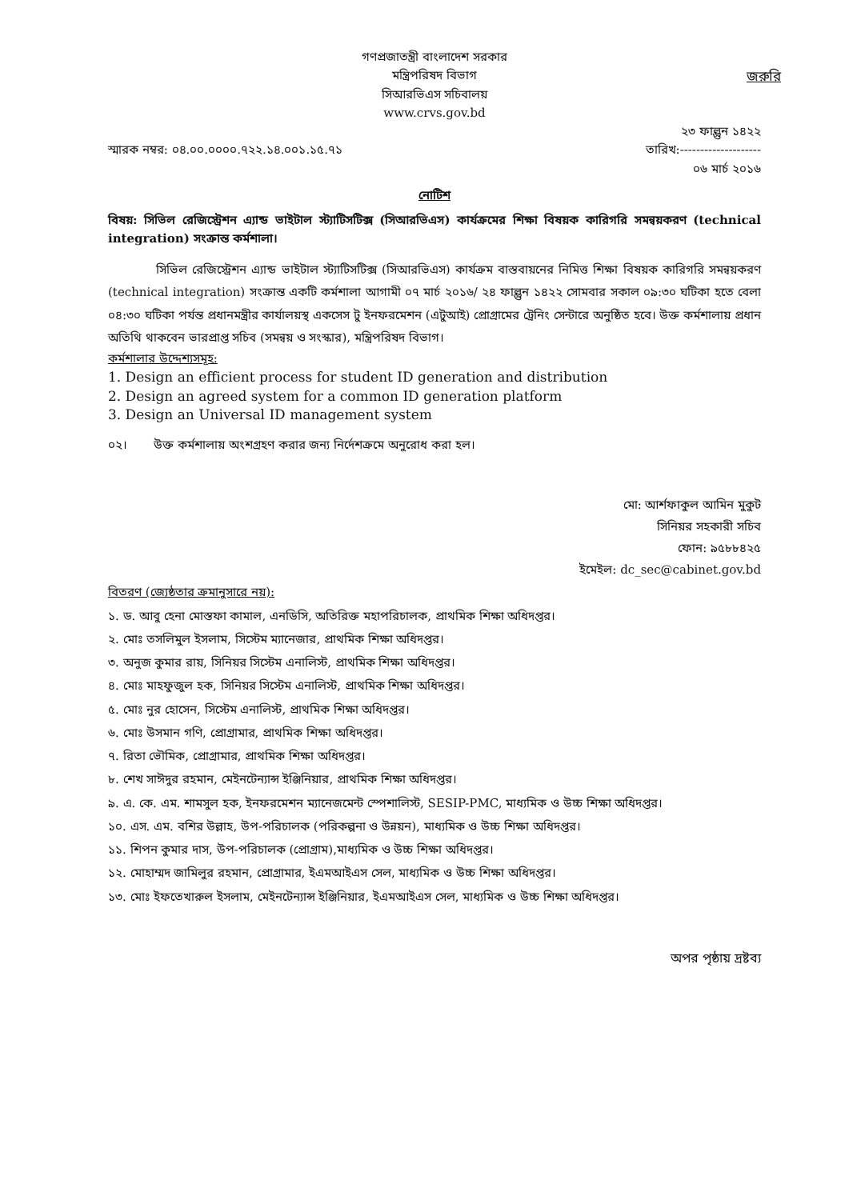গণপ্রজাতন্ত্রী বাংলাদেশ সরকার
মন্ত্রিপরিষদ বিভাগ
সিআরভিএস সচিবালয়
www.crvs.gov.bd
জরুরি
২৩ ফাল্গুন ১৪২২
স্মারক নম্বর: ০৪.০০.০০০০.৭২২.১৪.০০১.১৫.৭১ তারিখ:--------------------
০৬ মার্চ ২০১৬
নোটিশ
বিষয়: সিভিল রেজিস্ট্রেশন এ্যান্ড ভাইটাল স্ট্যাটিসটিক্স (সিআরভিএস) কার্যক্রমের শিক্ষা বিষয়ক কারিগরি সমন্বয়করণ (technical integration) সংক্রান্ত কর্মশালা।
সিভিল রেজিস্ট্রেশন এ্যান্ড ভাইটাল স্ট্যাটিসটিক্স (সিআরভিএস) কার্যক্রম বাস্তবায়নের নিমিত্ত শিক্ষা বিষয়ক কারিগরি সমন্বয়করণ (technical integration) সংক্রান্ত একটি কর্মশালা আগামী ০৭ মার্চ ২০১৬/ ২৪ ফাল্গুন ১৪২২ সোমবার সকাল ০৯:৩০ ঘটিকা হতে বেলা ০৪:৩০ ঘটিকা পর্যন্ত প্রধানমন্ত্রীর কার্যালয়স্থ একসেস টু ইনফরমেশন (এটুআই) প্রোগ্রামের ট্রেনিং সেন্টারে অনুষ্ঠিত হবে। উক্ত কর্মশালায় প্রধান অতিথি থাকবেন ভারপ্রাপ্ত সচিব (সমন্বয় ও সংস্কার), মন্ত্রিপরিষদ বিভাগ।
কর্মশালার উদ্দেশ্যসমূহ:
1. Design an efficient process for student ID generation and distribution
2. Design an agreed system for a common ID generation platform
3. Design an Universal ID management system
০২। উক্ত কর্মশালায় অংশগ্রহণ করার জন্য নির্দেশক্রমে অনুরোধ করা হল।
মো: আর্শফাকুল আমিন মুকুট
সিনিয়র সহকারী সচিব
ফোন: ৯৫৮৮৪২৫
ইমেইল: dc_sec@cabinet.gov.bd
বিতরণ (জ্যেষ্ঠতার ক্রমানুসারে নয়):
১. ড. আবু হেনা মোস্তফা কামাল, এনডিসি, অতিরিক্ত মহাপরিচালক, প্রাথমিক শিক্ষা অধিদপ্তর।
২. মোঃ তসলিমুল ইসলাম, সিস্টেম ম্যানেজার, প্রাথমিক শিক্ষা অধিদপ্তর।
৩. অনুজ কুমার রায়, সিনিয়র সিস্টেম এনালিস্ট, প্রাথমিক শিক্ষা অধিদপ্তর।
৪. মোঃ মাহফুজুল হক, সিনিয়র সিস্টেম এনালিস্ট, প্রাথমিক শিক্ষা অধিদপ্তর।
৫. মোঃ নুর হোসেন, সিস্টেম এনালিস্ট, প্রাথমিক শিক্ষা অধিদপ্তর।
৬. মোঃ উসমান গণি, প্রোগ্রামার, প্রাথমিক শিক্ষা অধিদপ্তর।
৭. রিতা ভৌমিক, প্রোগ্রামার, প্রাথমিক শিক্ষা অধিদপ্তর।
৮. শেখ সাঈদুর রহমান, মেইনটেন্যান্স ইঞ্জিনিয়ার, প্রাথমিক শিক্ষা অধিদপ্তর।
৯. এ. কে. এম. শামসুল হক, ইনফরমেশন ম্যানেজমেন্ট স্পেশালিস্ট, SESIP-PMC, মাধ্যমিক ও উচ্চ শিক্ষা অধিদপ্তর।
১০. এস. এম. বশির উল্লাহ, উপ-পরিচালক (পরিকল্পনা ও উন্নয়ন), মাধ্যমিক ও উচ্চ শিক্ষা অধিদপ্তর।
১১. শিপন কুমার দাস, উপ-পরিচালক (প্রোগ্রাম),মাধ্যমিক ও উচ্চ শিক্ষা অধিদপ্তর।
১২. মোহাম্মদ জামিলুর রহমান, প্রোগ্রামার, ইএমআইএস সেল, মাধ্যমিক ও উচ্চ শিক্ষা অধিদপ্তর।
১৩. মোঃ ইফতেখারুল ইসলাম, মেইনটেন্যান্স ইঞ্জিনিয়ার, ইএমআইএস সেল, মাধ্যমিক ও উচ্চ শিক্ষা অধিদপ্তর।
অপর পৃষ্ঠায় দ্রষ্টব্য